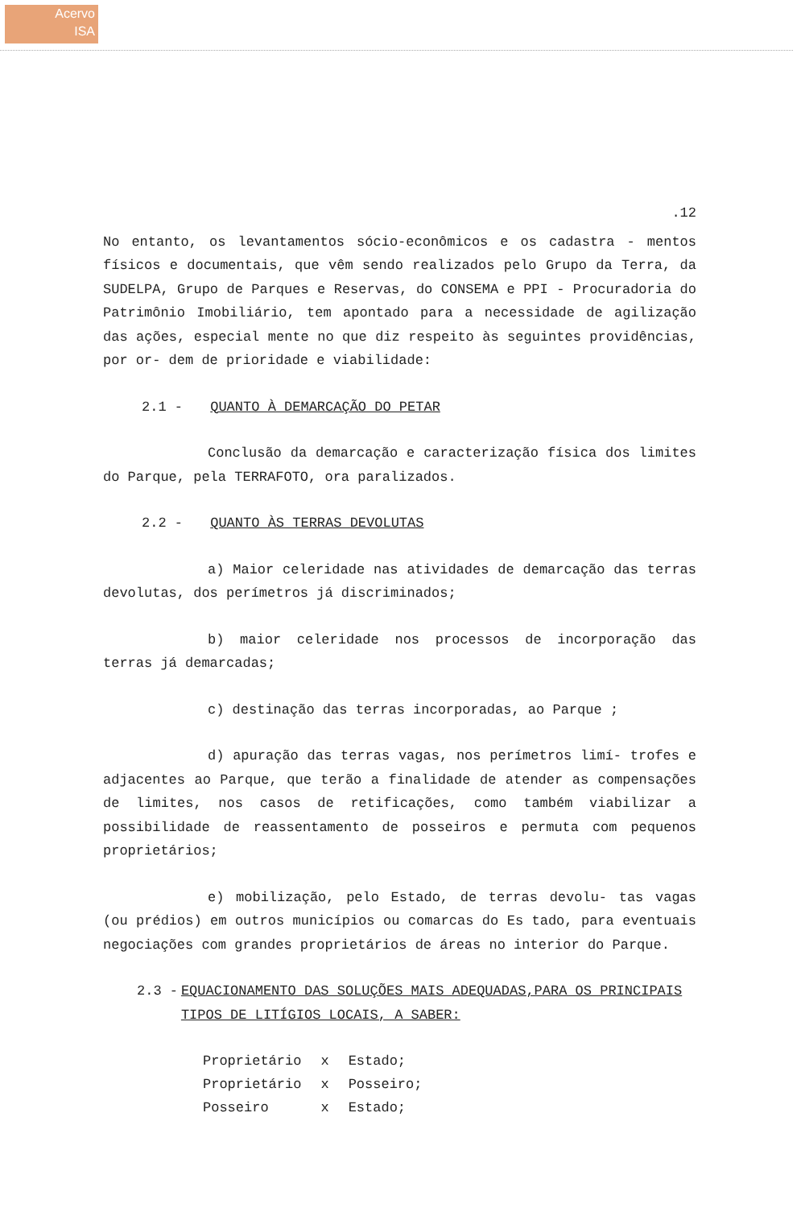Acervo
ISA
.12
No entanto, os levantamentos sócio-econômicos e os cadastra - mentos físicos e documentais, que vêm sendo realizados pelo Grupo da Terra, da SUDELPA, Grupo de Parques e Reservas, do CONSEMA e PPI - Procuradoria do Patrimônio Imobiliário, tem apontado para a necessidade de agilização das ações, especial mente no que diz respeito às seguintes providências, por or- dem de prioridade e viabilidade:
2.1 - QUANTO À DEMARCAÇÃO DO PETAR
Conclusão da demarcação e caracterização física dos limites do Parque, pela TERRAFOTO, ora paralizados.
2.2 - QUANTO ÀS TERRAS DEVOLUTAS
a) Maior celeridade nas atividades de demarcação das terras devolutas, dos perímetros já discriminados;
b) maior celeridade nos processos de incorporação das terras já demarcadas;
c) destinação das terras incorporadas, ao Parque ;
d) apuração das terras vagas, nos perímetros limí- trofes e adjacentes ao Parque, que terão a finalidade de atender as compensações de limites, nos casos de retificações, como também viabilizar a possibilidade de reassentamento de posseiros e permuta com pequenos proprietários;
e) mobilização, pelo Estado, de terras devolu- tas vagas (ou prédios) em outros municípios ou comarcas do Es tado, para eventuais negociações com grandes proprietários de áreas no interior do Parque.
2.3 - EQUACIONAMENTO DAS SOLUÇÕES MAIS ADEQUADAS,PARA OS PRINCIPAIS TIPOS DE LITÍGIOS LOCAIS, A SABER:
| Proprietário | x | Estado; |
| Proprietário | x | Posseiro; |
| Posseiro | x | Estado; |